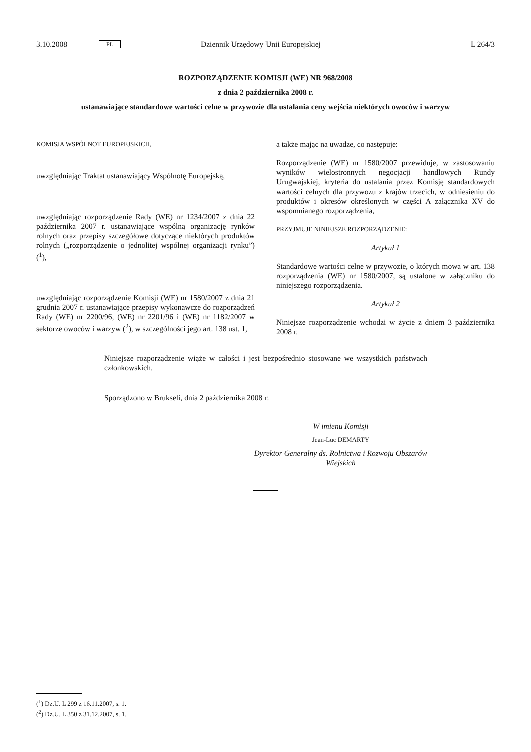3.10.2008 PL Dziennik Urzędowy Unii Europejskiej L 264/3
ROZPORZĄDZENIE KOMISJI (WE) NR 968/2008
z dnia 2 października 2008 r.
ustanawiające standardowe wartości celne w przywozie dla ustalania ceny wejścia niektórych owoców i warzyw
KOMISJA WSPÓLNOT EUROPEJSKICH,
uwzględniając Traktat ustanawiający Wspólnotę Europejską,
uwzględniając rozporządzenie Rady (WE) nr 1234/2007 z dnia 22 października 2007 r. ustanawiające wspólną organizację rynków rolnych oraz przepisy szczegółowe dotyczące niektórych produktów rolnych („rozporządzenie o jednolitej wspólnej organizacji rynku”) (<sup>1</sup>),
uwzględniając rozporządzenie Komisji (WE) nr 1580/2007 z dnia 21 grudnia 2007 r. ustanawiające przepisy wykonawcze do rozporządzeń Rady (WE) nr 2200/96, (WE) nr 2201/96 i (WE) nr 1182/2007 w sektorze owoców i warzyw (<sup>2</sup>), w szczególności jego art. 138 ust. 1,
a także mając na uwadze, co następuje:
Rozporządzenie (WE) nr 1580/2007 przewiduje, w zastosowaniu wyników wielostronnych negocjacji handlowych Rundy Urugwajskiej, kryteria do ustalania przez Komisję standardowych wartości celnych dla przywozu z krajów trzecich, w odniesieniu do produktów i okresów określonych w części A załącznika XV do wspomnianego rozporządzenia,
PRZYJMUJE NINIEJSZE ROZPORZĄDZENIE:
Artykuł 1
Standardowe wartości celne w przywozie, o których mowa w art. 138 rozporządzenia (WE) nr 1580/2007, są ustalone w załączniku do niniejszego rozporządzenia.
Artykuł 2
Niniejsze rozporządzenie wchodzi w życie z dniem 3 października 2008 r.
Niniejsze rozporządzenie wiąże w całości i jest bezpośrednio stosowane we wszystkich państwach członkowskich.
Sporządzono w Brukseli, dnia 2 października 2008 r.
W imienu Komisji
Jean-Luc DEMARTY
Dyrektor Generalny ds. Rolnictwa i Rozwoju Obszarów Wiejskich
(<sup>1</sup>) Dz.U. L 299 z 16.11.2007, s. 1.
(<sup>2</sup>) Dz.U. L 350 z 31.12.2007, s. 1.